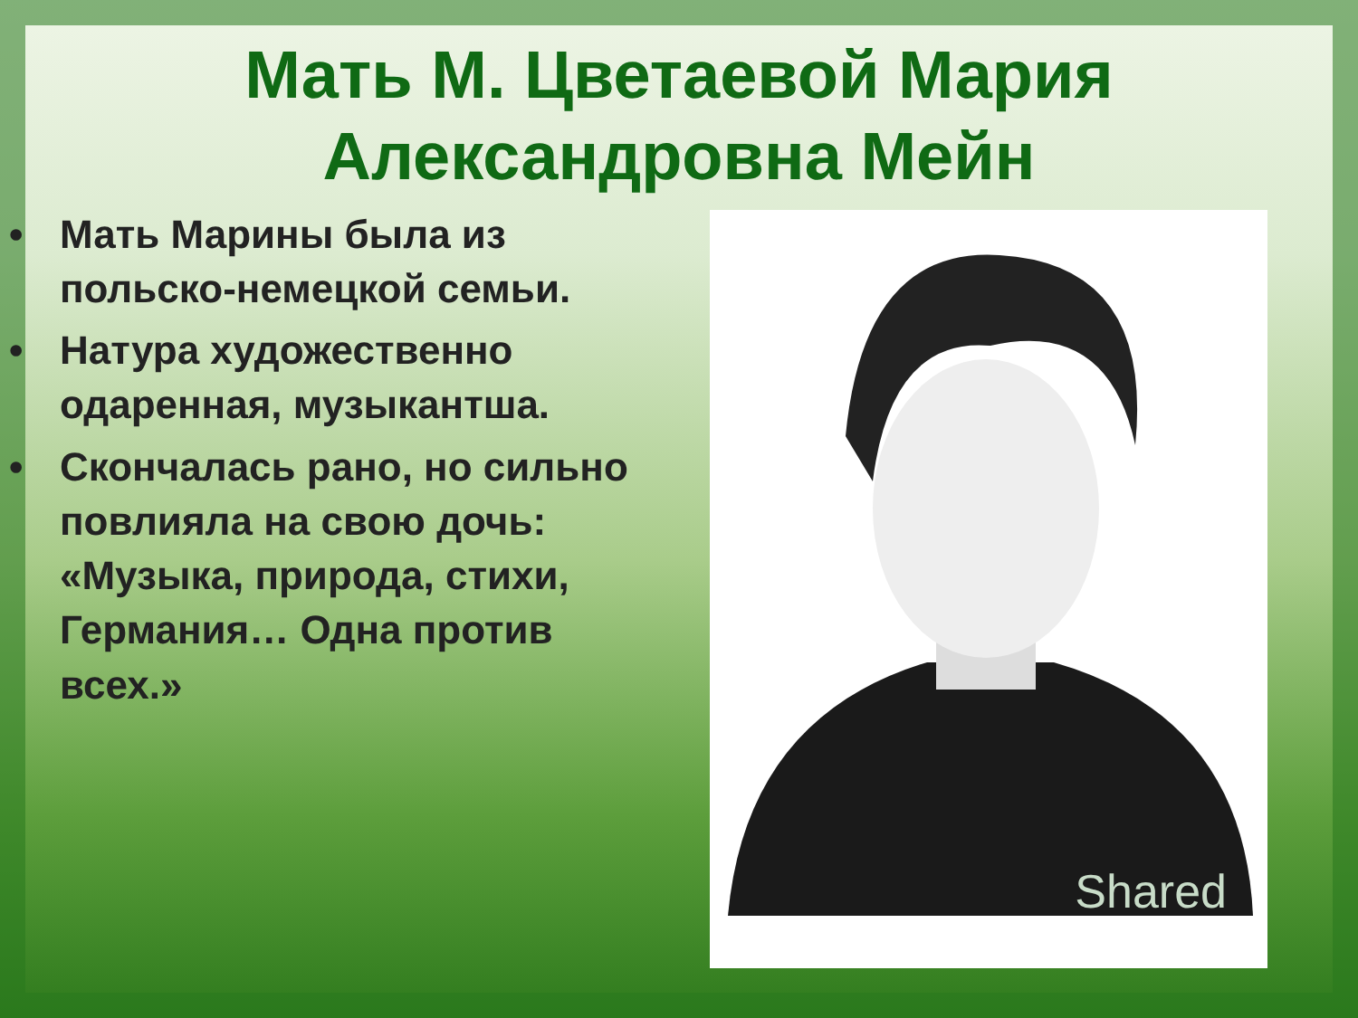Мать М. Цветаевой Мария
Александровна Мейн
• Мать Марины была из польско-немецкой семьи.
• Натура художественно одаренная, музыкантша.
• Скончалась рано, но сильно повлияла на свою дочь: «Музыка, природа, стихи, Германия… Одна против всех.»
Shared